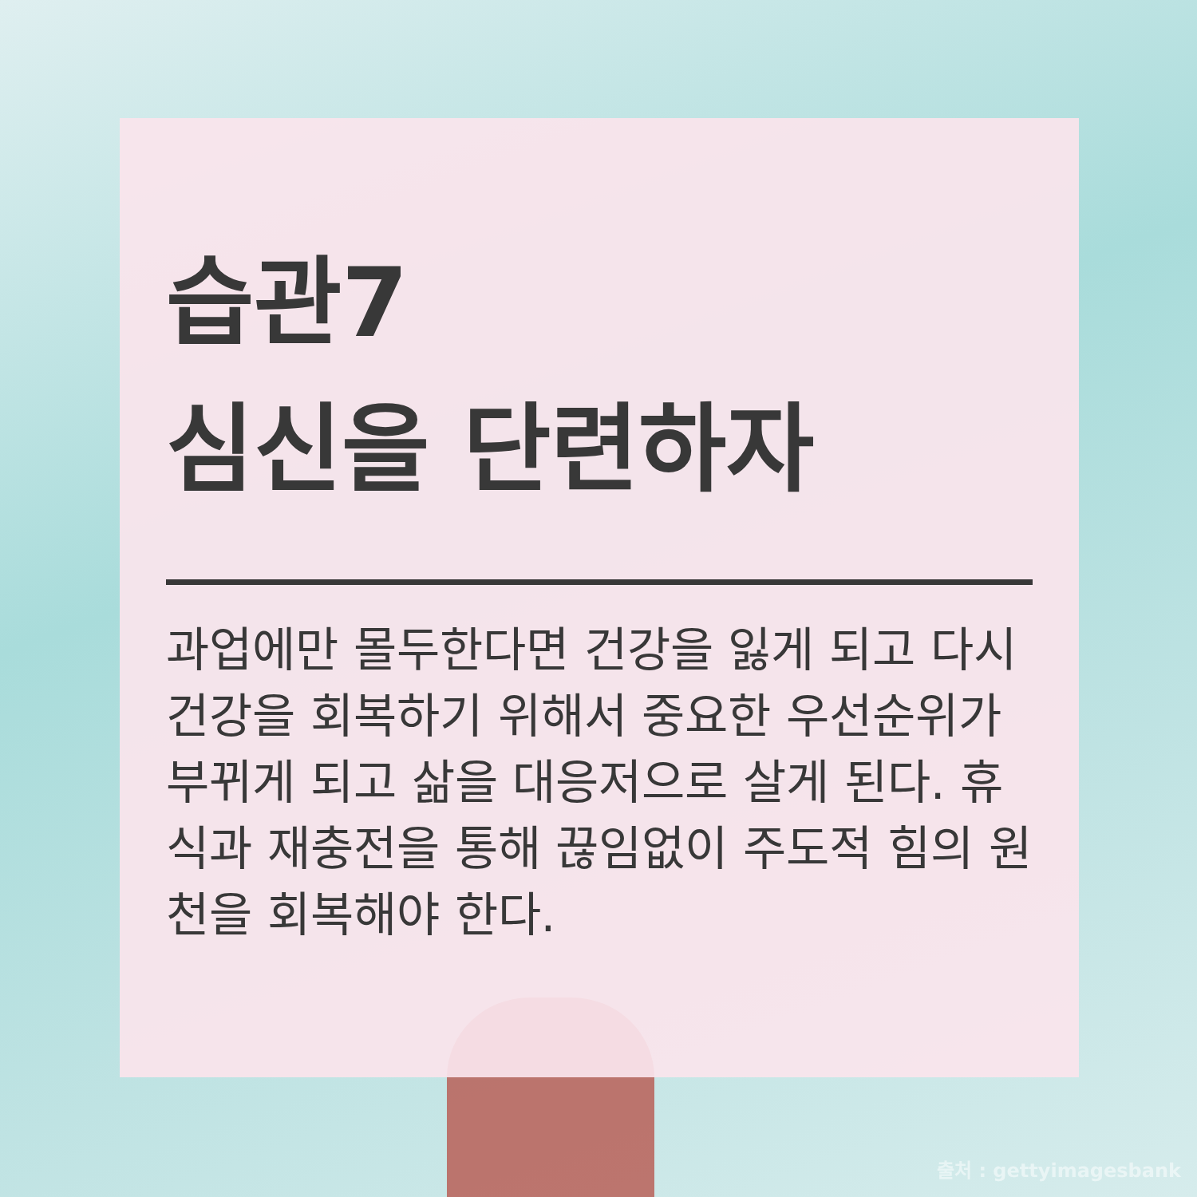습관7
심신을 단련하자
과업에만 몰두한다면 건강을 잃게 되고 다시 건강을 회복하기 위해서 중요한 우선순위가 부뀌게 되고 삶을 대응저으로 살게 된다. 휴식과 재충전을 통해 끊임없이 주도적 힘의 원천을 회복해야 한다.
출처 : gettyimagesbank